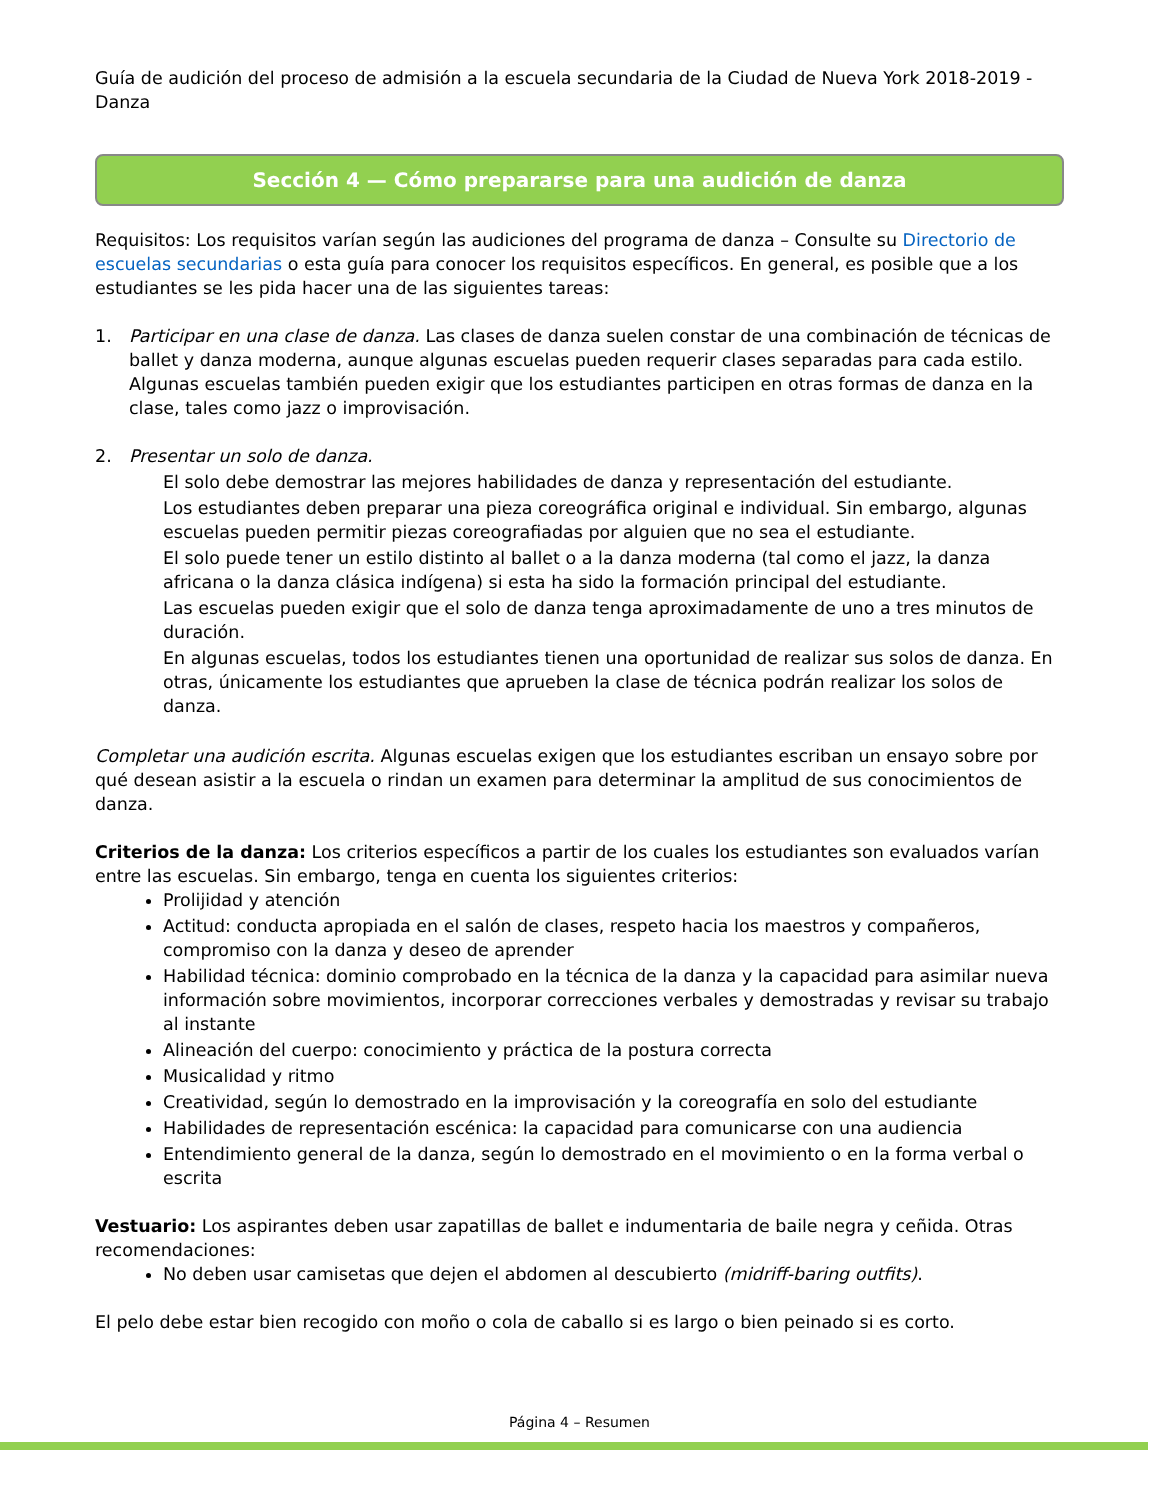Guía de audición del proceso de admisión a la escuela secundaria de la Ciudad de Nueva York 2018-2019 - Danza
Sección 4 — Cómo prepararse para una audición de danza
Requisitos: Los requisitos varían según las audiciones del programa de danza – Consulte su Directorio de escuelas secundarias o esta guía para conocer los requisitos específicos. En general, es posible que a los estudiantes se les pida hacer una de las siguientes tareas:
1. Participar en una clase de danza. Las clases de danza suelen constar de una combinación de técnicas de ballet y danza moderna, aunque algunas escuelas pueden requerir clases separadas para cada estilo. Algunas escuelas también pueden exigir que los estudiantes participen en otras formas de danza en la clase, tales como jazz o improvisación.
2. Presentar un solo de danza.
El solo debe demostrar las mejores habilidades de danza y representación del estudiante.
Los estudiantes deben preparar una pieza coreográfica original e individual. Sin embargo, algunas escuelas pueden permitir piezas coreografiadas por alguien que no sea el estudiante.
El solo puede tener un estilo distinto al ballet o a la danza moderna (tal como el jazz, la danza africana o la danza clásica indígena) si esta ha sido la formación principal del estudiante.
Las escuelas pueden exigir que el solo de danza tenga aproximadamente de uno a tres minutos de duración.
En algunas escuelas, todos los estudiantes tienen una oportunidad de realizar sus solos de danza. En otras, únicamente los estudiantes que aprueben la clase de técnica podrán realizar los solos de danza.
Completar una audición escrita. Algunas escuelas exigen que los estudiantes escriban un ensayo sobre por qué desean asistir a la escuela o rindan un examen para determinar la amplitud de sus conocimientos de danza.
Criterios de la danza: Los criterios específicos a partir de los cuales los estudiantes son evaluados varían entre las escuelas. Sin embargo, tenga en cuenta los siguientes criterios:
Prolijidad y atención
Actitud: conducta apropiada en el salón de clases, respeto hacia los maestros y compañeros, compromiso con la danza y deseo de aprender
Habilidad técnica: dominio comprobado en la técnica de la danza y la capacidad para asimilar nueva información sobre movimientos, incorporar correcciones verbales y demostradas y revisar su trabajo al instante
Alineación del cuerpo: conocimiento y práctica de la postura correcta
Musicalidad y ritmo
Creatividad, según lo demostrado en la improvisación y la coreografía en solo del estudiante
Habilidades de representación escénica: la capacidad para comunicarse con una audiencia
Entendimiento general de la danza, según lo demostrado en el movimiento o en la forma verbal o escrita
Vestuario: Los aspirantes deben usar zapatillas de ballet e indumentaria de baile negra y ceñida. Otras recomendaciones:
No deben usar camisetas que dejen el abdomen al descubierto (midriff-baring outfits).
El pelo debe estar bien recogido con moño o cola de caballo si es largo o bien peinado si es corto.
Página 4 – Resumen